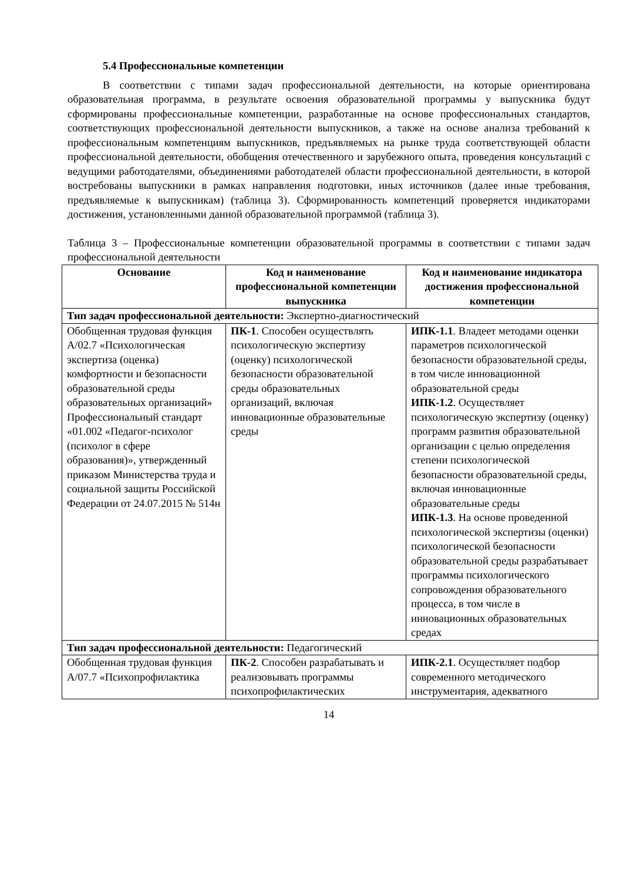5.4 Профессиональные компетенции
В соответствии с типами задач профессиональной деятельности, на которые ориентирована образовательная программа, в результате освоения образовательной программы у выпускника будут сформированы профессиональные компетенции, разработанные на основе профессиональных стандартов, соответствующих профессиональной деятельности выпускников, а также на основе анализа требований к профессиональным компетенциям выпускников, предъявляемых на рынке труда соответствующей области профессиональной деятельности, обобщения отечественного и зарубежного опыта, проведения консультаций с ведущими работодателями, объединениями работодателей области профессиональной деятельности, в которой востребованы выпускники в рамках направления подготовки, иных источников (далее иные требования, предъявляемые к выпускникам) (таблица 3). Сформированность компетенций проверяется индикаторами достижения, установленными данной образовательной программой (таблица 3).
Таблица 3 – Профессиональные компетенции образовательной программы в соответствии с типами задач профессиональной деятельности
| Основание | Код и наименование профессиональной компетенции выпускника | Код и наименование индикатора достижения профессиональной компетенции |
| --- | --- | --- |
| Тип задач профессиональной деятельности: Экспертно-диагностический | | |
| Обобщенная трудовая функция A/02.7 «Психологическая экспертиза (оценка) комфортности и безопасности образовательной среды образовательных организаций» Профессиональный стандарт «01.002 «Педагог-психолог (психолог в сфере образования)», утвержденный приказом Министерства труда и социальной защиты Российской Федерации от 24.07.2015 № 514н | ПК-1 . Способен осуществлять психологическую экспертизу (оценку) психологической безопасности образовательной среды образовательных организаций, включая инновационные образовательные среды | ИПК-1.1 . Владеет методами оценки параметров психологической безопасности образовательной среды, в том числе инновационной образовательной среды ИПК-1.2 . Осуществляет психологическую экспертизу (оценку) программ развития образовательной организации с целью определения степени психологической безопасности образовательной среды, включая инновационные образовательные среды ИПК-1.3 . На основе проведенной психологической экспертизы (оценки) психологической безопасности образовательной среды разрабатывает программы психологического сопровождения образовательного процесса, в том числе в инновационных образовательных средах |
| Тип задач профессиональной деятельности: Педагогический | | |
| Обобщенная трудовая функция A/07.7 «Психопрофилактика | ПК-2 . Способен разрабатывать и реализовывать программы психопрофилактических | ИПК-2.1 . Осуществляет подбор современного методического инструментария, адекватного |
14